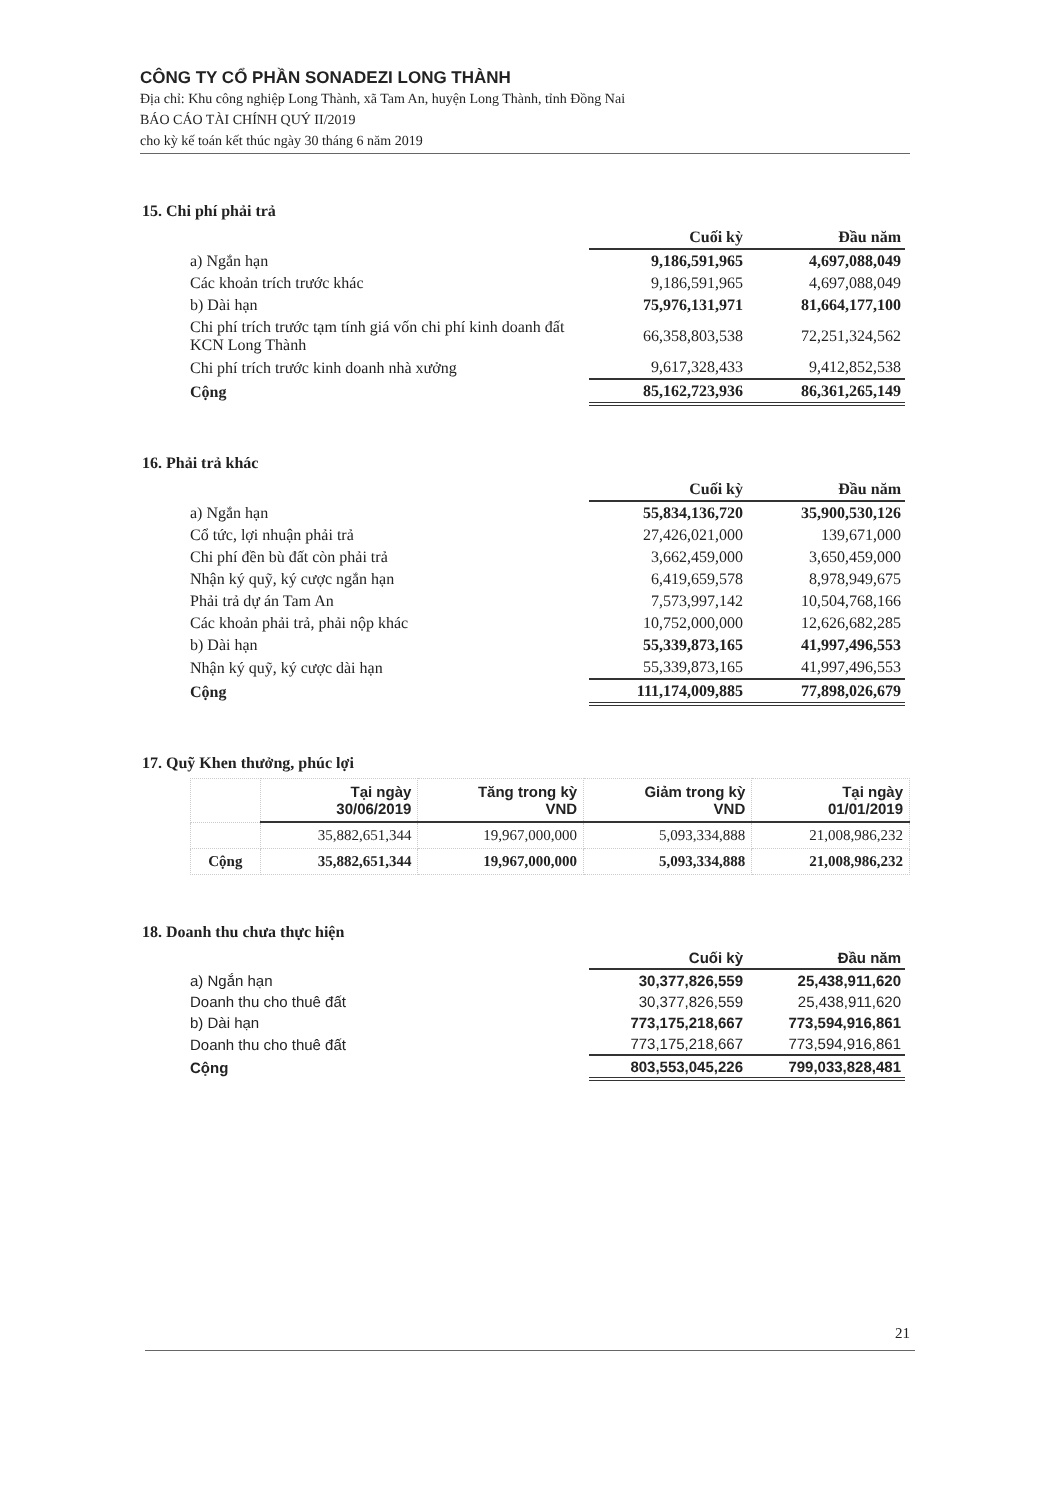CÔNG TY CỔ PHẦN SONADEZI LONG THÀNH
Địa chỉ: Khu công nghiệp Long Thành, xã Tam An, huyện Long Thành, tỉnh Đồng Nai
BÁO CÁO TÀI CHÍNH QUÝ II/2019
cho kỳ kế toán kết thúc ngày 30 tháng 6 năm 2019
15. Chi phí phải trả
| | Cuối kỳ | Đầu năm |
| a) Ngắn hạn | 9,186,591,965 | 4,697,088,049 |
| Các khoản trích trước khác | 9,186,591,965 | 4,697,088,049 |
| b) Dài hạn | 75,976,131,971 | 81,664,177,100 |
| Chi phí trích trước tạm tính giá vốn chi phí kinh doanh đất KCN Long Thành | 66,358,803,538 | 72,251,324,562 |
| Chi phí trích trước kinh doanh nhà xưởng | 9,617,328,433 | 9,412,852,538 |
| Cộng | 85,162,723,936 | 86,361,265,149 |
16. Phải trả khác
| | Cuối kỳ | Đầu năm |
| a) Ngắn hạn | 55,834,136,720 | 35,900,530,126 |
| Cổ tức, lợi nhuận phải trả | 27,426,021,000 | 139,671,000 |
| Chi phí đền bù đất còn phải trả | 3,662,459,000 | 3,650,459,000 |
| Nhận ký quỹ, ký cược ngắn hạn | 6,419,659,578 | 8,978,949,675 |
| Phải trả dự án Tam An | 7,573,997,142 | 10,504,768,166 |
| Các khoản phải trả, phải nộp khác | 10,752,000,000 | 12,626,682,285 |
| b) Dài hạn | 55,339,873,165 | 41,997,496,553 |
| Nhận ký quỹ, ký cược dài hạn | 55,339,873,165 | 41,997,496,553 |
| Cộng | 111,174,009,885 | 77,898,026,679 |
17. Quỹ Khen thưởng, phúc lợi
| | Tại ngày 30/06/2019 | Tăng trong kỳ VND | Giảm trong kỳ VND | Tại ngày 01/01/2019 |
| --- | --- | --- | --- | --- |
| | 35,882,651,344 | 19,967,000,000 | 5,093,334,888 | 21,008,986,232 |
| Cộng | 35,882,651,344 | 19,967,000,000 | 5,093,334,888 | 21,008,986,232 |
18. Doanh thu chưa thực hiện
| | Cuối kỳ | Đầu năm |
| a) Ngắn hạn | 30,377,826,559 | 25,438,911,620 |
| Doanh thu cho thuê đất | 30,377,826,559 | 25,438,911,620 |
| b) Dài hạn | 773,175,218,667 | 773,594,916,861 |
| Doanh thu cho thuê đất | 773,175,218,667 | 773,594,916,861 |
| Cộng | 803,553,045,226 | 799,033,828,481 |
21